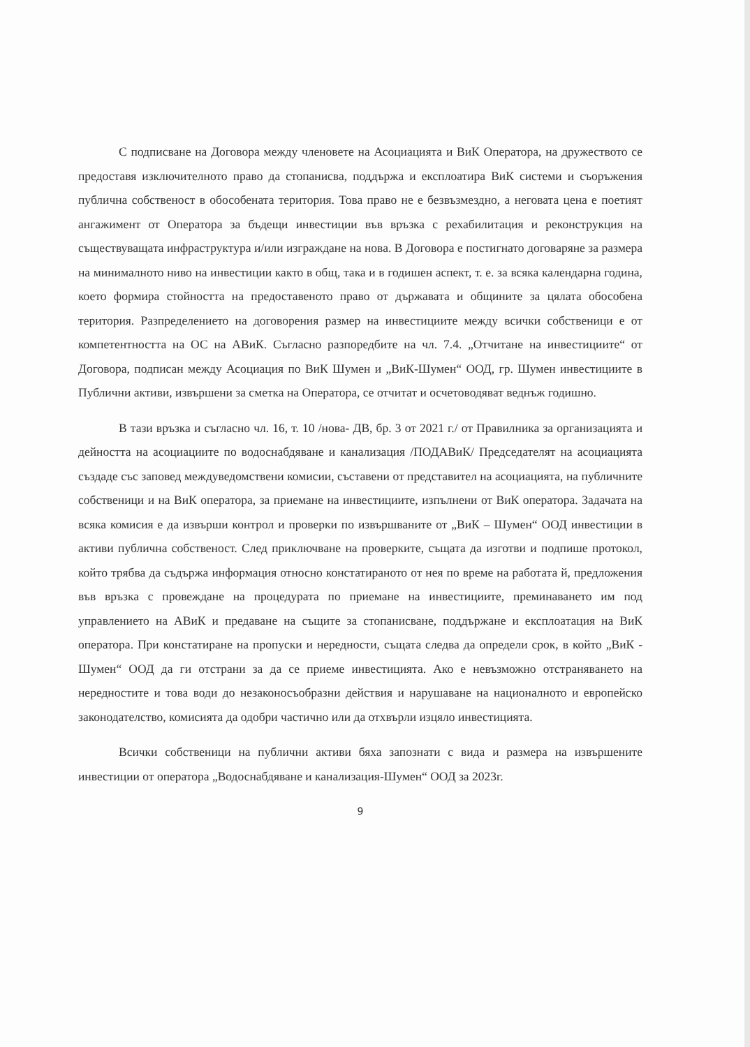С подписване на Договора между членовете на Асоциацията и ВиК Оператора, на дружеството се предоставя изключителното право да стопанисва, поддържа и експлоатира ВиК системи и съоръжения публична собственост в обособената територия. Това право не е безвъзмездно, а неговата цена е поетият ангажимент от Оператора за бъдещи инвестиции във връзка с рехабилитация и реконструкция на съществуващата инфраструктура и/или изграждане на нова. В Договора е постигнато договаряне за размера на минималното ниво на инвестиции както в общ, така и в годишен аспект, т. е. за всяка календарна година, което формира стойността на предоставеното право от държавата и общините за цялата обособена територия. Разпределението на договорения размер на инвестициите между всички собственици е от компетентността на ОС на АВиК. Съгласно разпоредбите на чл. 7.4. „Отчитане на инвестициите“ от Договора, подписан между Асоциация по ВиК Шумен и „ВиК-Шумен“ ООД, гр. Шумен инвестициите в Публични активи, извършени за сметка на Оператора, се отчитат и осчетоводяват веднъж годишно.
В тази връзка и съгласно чл. 16, т. 10 /нова- ДВ, бр. 3 от 2021 г./ от Правилника за организацията и дейността на асоциациите по водоснабдяване и канализация /ПОДАВиК/ Председателят на асоциацията създаде със заповед междуведомствени комисии, съставени от представител на асоциацията, на публичните собственици и на ВиК оператора, за приемане на инвестициите, изпълнени от ВиК оператора. Задачата на всяка комисия е да извърши контрол и проверки по извършваните от „ВиК – Шумен“ ООД инвестиции в активи публична собственост. След приключване на проверките, същата да изготви и подпише протокол, който трябва да съдържа информация относно констатираното от нея по време на работата й, предложения във връзка с провеждане на процедурата по приемане на инвестициите, преминаването им под управлението на АВиК и предаване на същите за стопанисване, поддържане и експлоатация на ВиК оператора. При констатиране на пропуски и нередности, същата следва да определи срок, в който „ВиК - Шумен“ ООД да ги отстрани за да се приеме инвестицията. Ако е невъзможно отстраняването на нередностите и това води до незаконосъобразни действия и нарушаване на националното и европейско законодателство, комисията да одобри частично или да отхвърли изцяло инвестицията.
Всички собственици на публични активи бяха запознати с вида и размера на извършените инвестиции от оператора „Водоснабдяване и канализация-Шумен“ ООД за 2023г.
9